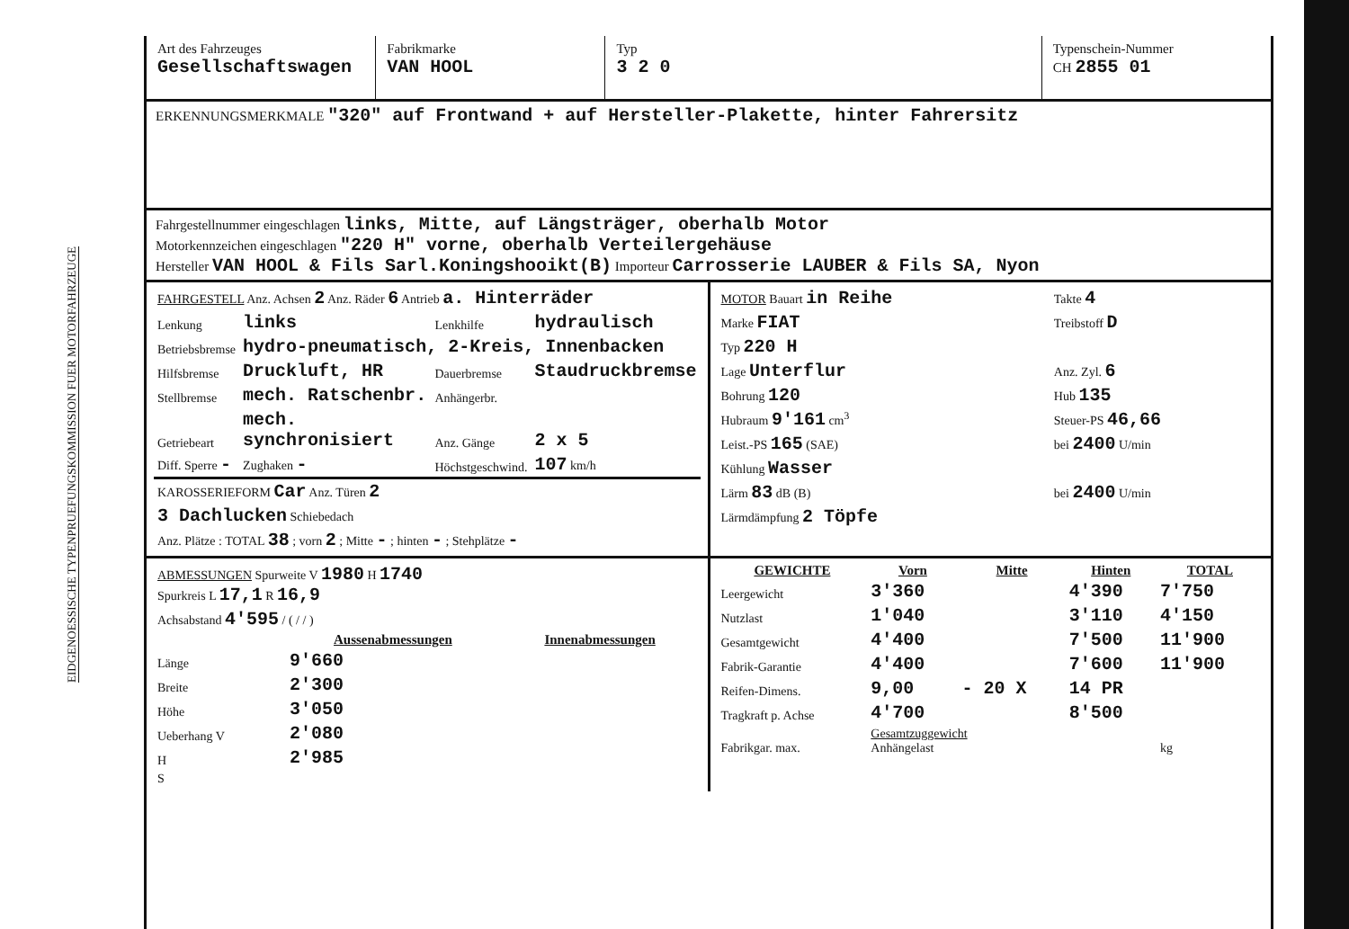EIDGENOESSISCHE TYPENPRUEFUNGSKOMMISSION FUER MOTORFAHRZEUGE
Art des Fahrzeuges
Gesellschaftswagen
Fabrikmarke
VAN HOOL
Typ
3 2 0
Typenschein-Nummer
CH 2855 01
ERKENNUNGSMERKMALE "320" auf Frontwand + auf Hersteller-Plakette, hinter Fahrersitz
Fahrgestellnummer eingeschlagen links, Mitte, auf Längsträger, oberhalb Motor
Motorkennzeichen eingeschlagen "220 H" vorne, oberhalb Verteilergehäuse
Hersteller VAN HOOL & Fils Sarl.Koningshooikt(B) Importeur Carrosserie LAUBER & Fils SA, Nyon
| FAHRGESTELL Anz. Achsen 2 Anz. Räder 6 Antrieb a. Hinterräder | | | |
| Lenkung | links | Lenkhilfe | hydraulisch |
| Betriebsbremse | hydro-pneumatisch, 2-Kreis, Innenbacken | | |
| Hilfsbremse | Druckluft, HR | Dauerbremse | Staudruckbremse |
| Stellbremse | mech. Ratschenbr. | Anhängerbr. | |
| Getriebeart | mech. synchronisiert | Anz. Gänge | 2 x 5 |
| Diff. Sperre - | Zughaken - | Höchstgeschwind. | 107 km/h |
| KAROSSERIEFORM Car Anz. Türen 2 | | | |
| 3 Dachlucken Schiebedach | | | |
| Anz. Plätze : TOTAL 38 ; vorn 2 ; Mitte - ; hinten - ; Stehplätze - | | | |
| MOTOR Bauart in Reihe | Takte 4 |
| Marke FIAT | Treibstoff D |
| Typ 220 H | |
| Lage Unterflur | Anz. Zyl. 6 |
| Bohrung 120 | Hub 135 |
| Hubraum 9'161 cm<sup>3</sup> | Steuer-PS 46,66 |
| Leist.-PS 165 (SAE) | bei 2400 U/min |
| Kühlung Wasser | |
| Lärm 83 dB (B) | bei 2400 U/min |
| Lärmdämpfung 2 Töpfe | |
| ABMESSUNGEN Spurweite V 1980 H 1740 Spurkreis L 17,1 R 16,9 | | |
| Achsabstand 4'595 / ( / / ) | | |
| | Aussenabmessungen | Innenabmessungen |
| Länge | 9'660 | |
| Breite | 2'300 | |
| Höhe | 3'050 | |
| Ueberhang V | 2'080 | |
| H | 2'985 | |
| S | | |
| GEWICHTE | Vorn | Mitte | Hinten | TOTAL |
| --- | --- | --- | --- | --- |
| Leergewicht | 3'360 | | 4'390 | 7'750 |
| Nutzlast | 1'040 | | 3'110 | 4'150 |
| Gesamtgewicht | 4'400 | | 7'500 | 11'900 |
| Fabrik-Garantie | 4'400 | | 7'600 | 11'900 |
| Reifen-Dimens. | 9,00 | - 20 X | 14 PR | |
| Tragkraft p. Achse | 4'700 | | 8'500 | |
| Fabrikgar. max. | Gesamtzuggewicht Anhängelast | | | kg |